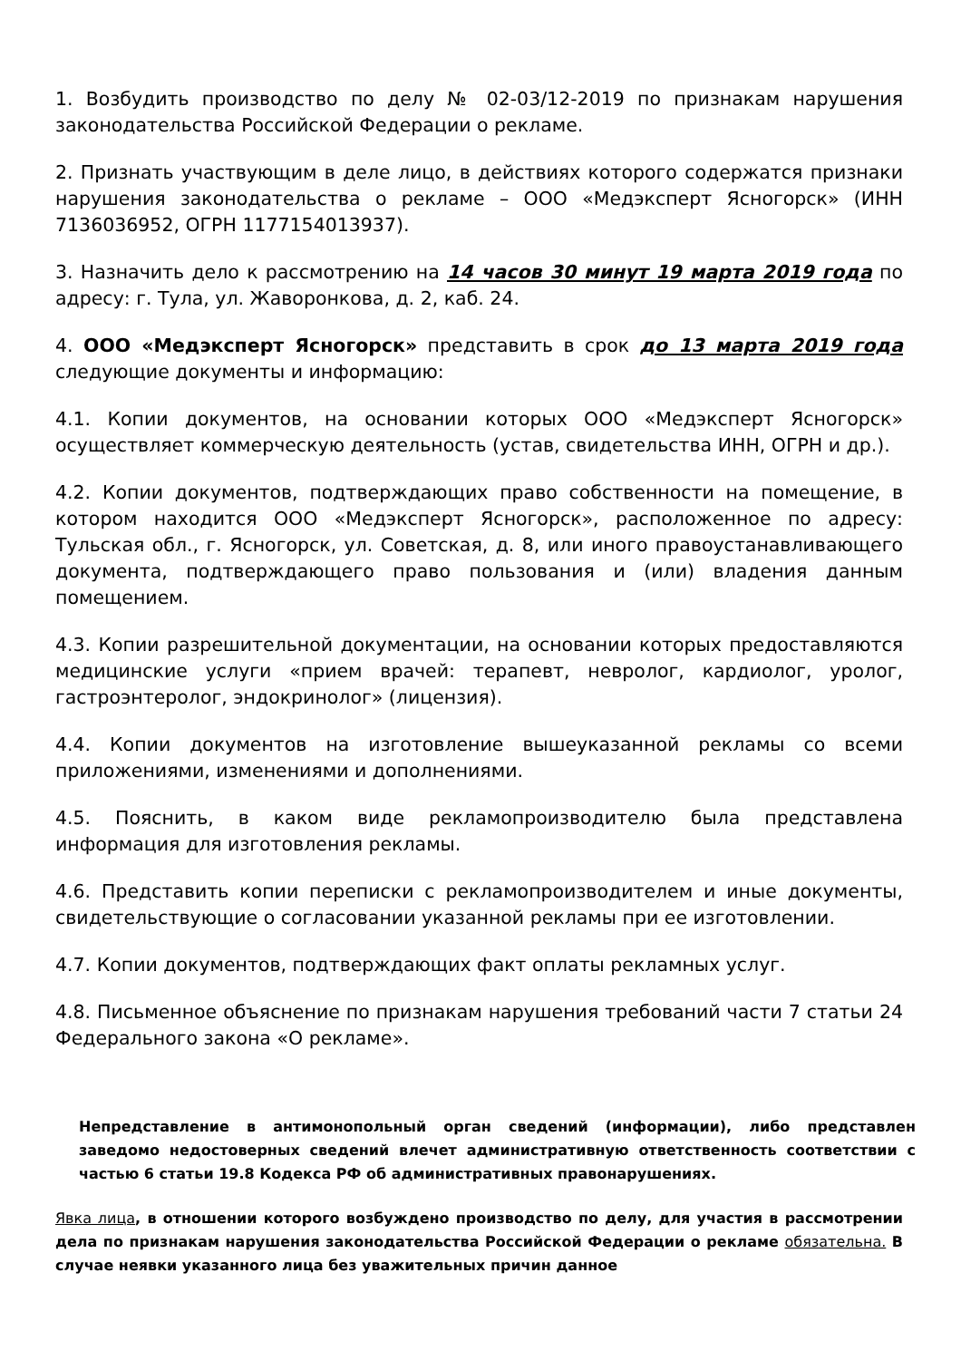1. Возбудить производство по делу № 02-03/12-2019 по признакам нарушения законодательства Российской Федерации о рекламе.
2. Признать участвующим в деле лицо, в действиях которого содержатся признаки нарушения законодательства о рекламе – ООО «Медэксперт Ясногорск» (ИНН 7136036952, ОГРН 1177154013937).
3. Назначить дело к рассмотрению на 14 часов 30 минут 19 марта 2019 года по адресу: г. Тула, ул. Жаворонкова, д. 2, каб. 24.
4. ООО «Медэксперт Ясногорск» представить в срок до 13 марта 2019 года следующие документы и информацию:
4.1. Копии документов, на основании которых ООО «Медэксперт Ясногорск» осуществляет коммерческую деятельность (устав, свидетельства ИНН, ОГРН и др.).
4.2. Копии документов, подтверждающих право собственности на помещение, в котором находится ООО «Медэксперт Ясногорск», расположенное по адресу: Тульская обл., г. Ясногорск, ул. Советская, д. 8, или иного правоустанавливающего документа, подтверждающего право пользования и (или) владения данным помещением.
4.3. Копии разрешительной документации, на основании которых предоставляются медицинские услуги «прием врачей: терапевт, невролог, кардиолог, уролог, гастроэнтеролог, эндокринолог» (лицензия).
4.4. Копии документов на изготовление вышеуказанной рекламы со всеми приложениями, изменениями и дополнениями.
4.5. Пояснить, в каком виде рекламопроизводителю была представлена информация для изготовления рекламы.
4.6. Представить копии переписки с рекламопроизводителем и иные документы, свидетельствующие о согласовании указанной рекламы при ее изготовлении.
4.7. Копии документов, подтверждающих факт оплаты рекламных услуг.
4.8. Письменное объяснение по признакам нарушения требований части 7 статьи 24 Федерального закона «О рекламе».
Непредставление в антимонопольный орган сведений (информации), либо представлен заведомо недостоверных сведений влечет административную ответственность соответствии с частью 6 статьи 19.8 Кодекса РФ об административных правонарушениях.
Явка лица, в отношении которого возбуждено производство по делу, для участия в рассмотрении дела по признакам нарушения законодательства Российской Федерации о рекламе обязательна. В случае неявки указанного лица без уважительных причин данное